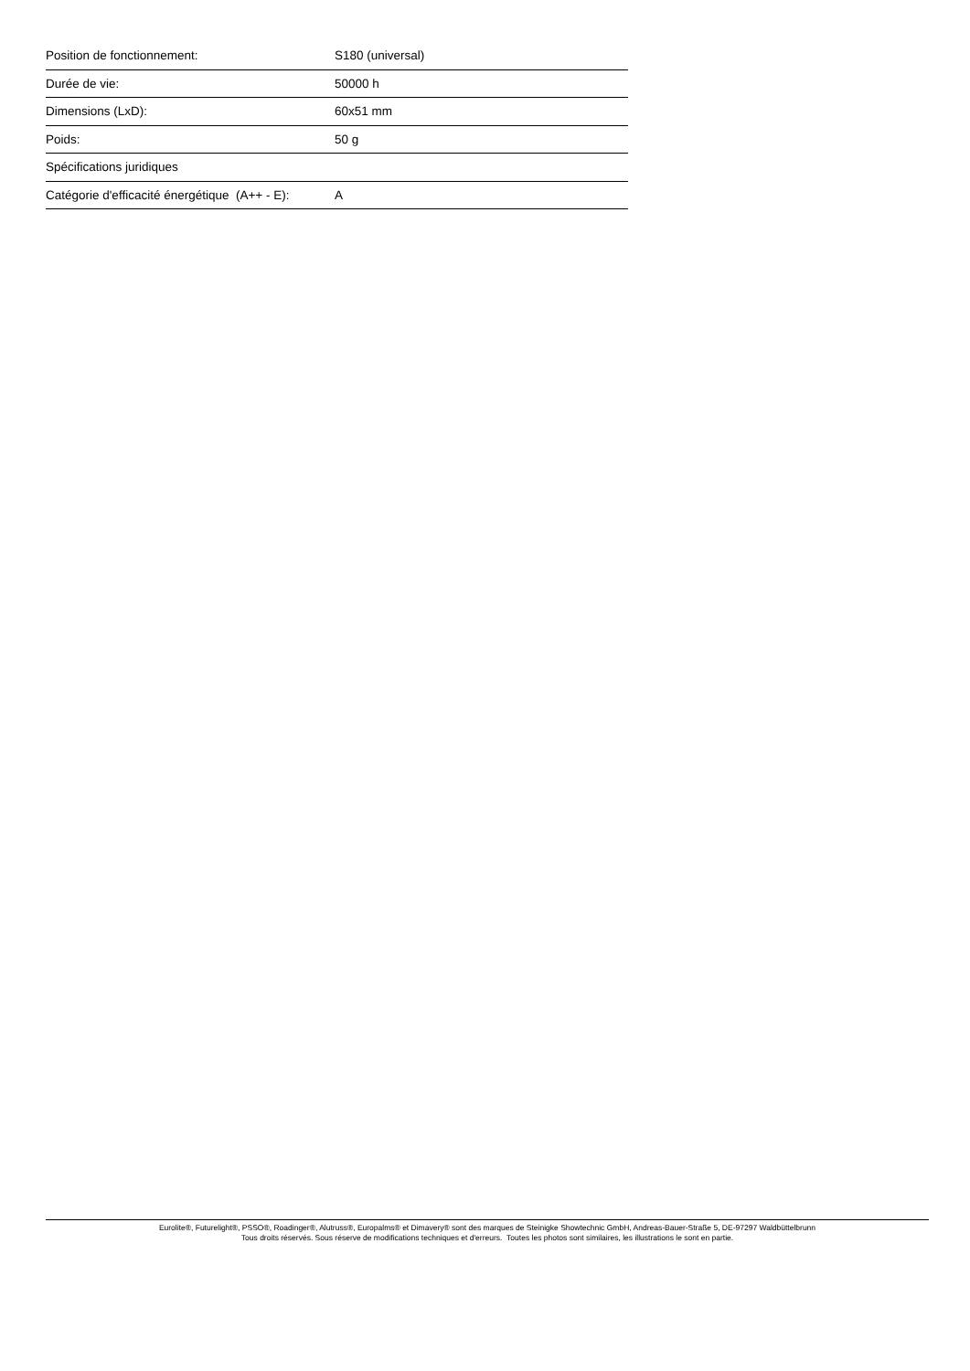| Position de fonctionnement: | S180 (universal) |
| Durée de vie: | 50000 h |
| Dimensions (LxD): | 60x51 mm |
| Poids: | 50 g |
| Spécifications juridiques | |
| Catégorie d'efficacité énergétique (A++ - E): | A |
Eurolite®, Futurelight®, PSSO®, Roadinger®, Alutruss®, Europalms® et Dimavery® sont des marques de Steinigke Showtechnic GmbH, Andreas-Bauer-Straße 5, DE-97297 Waldbüttelbrunn
Tous droits réservés. Sous réserve de modifications techniques et d'erreurs. Toutes les photos sont similaires, les illustrations le sont en partie.